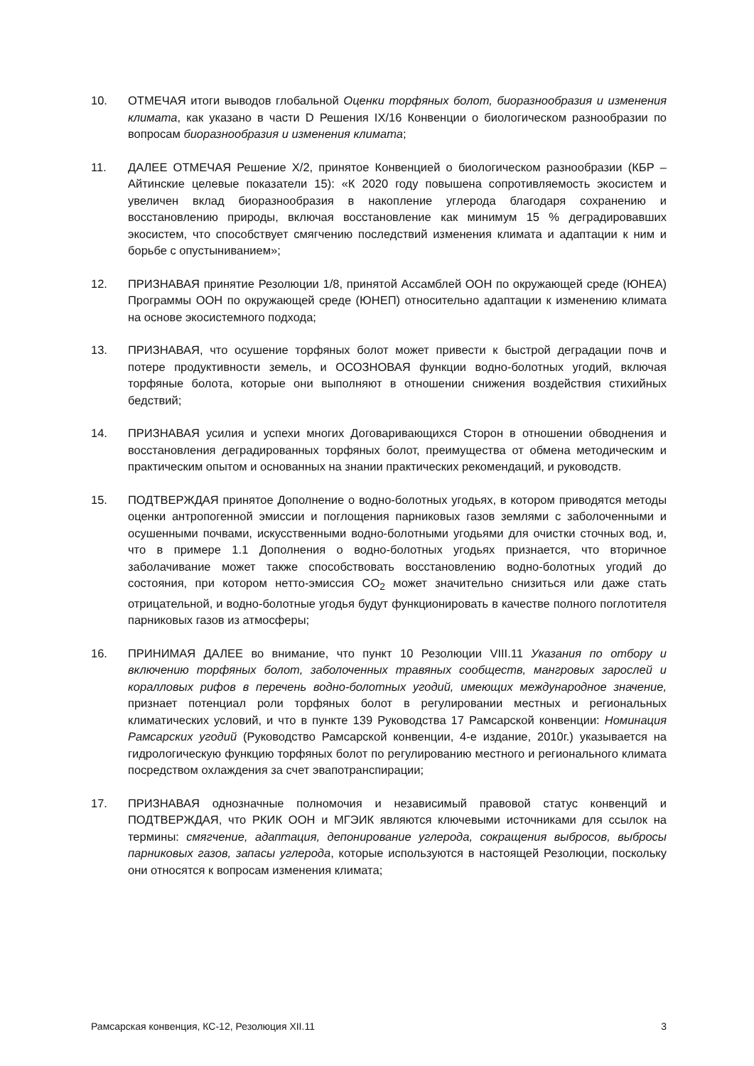10. ОТМЕЧАЯ итоги выводов глобальной Оценки торфяных болот, биоразнообразия и изменения климата, как указано в части D Решения IX/16 Конвенции о биологическом разнообразии по вопросам биоразнообразия и изменения климата;
11. ДАЛЕЕ ОТМЕЧАЯ Решение Х/2, принятое Конвенцией о биологическом разнообразии (КБР – Айтинские целевые показатели 15): «К 2020 году повышена сопротивляемость экосистем и увеличен вклад биоразнообразия в накопление углерода благодаря сохранению и восстановлению природы, включая восстановление как минимум 15 % деградировавших экосистем, что способствует смягчению последствий изменения климата и адаптации к ним и борьбе с опустыниванием»;
12. ПРИЗНАВАЯ принятие Резолюции 1/8, принятой Ассамблей ООН по окружающей среде (ЮНЕА) Программы ООН по окружающей среде (ЮНЕП) относительно адаптации к изменению климата на основе экосистемного подхода;
13. ПРИЗНАВАЯ, что осушение торфяных болот может привести к быстрой деградации почв и потере продуктивности земель, и ОСОЗНОВАЯ функции водно-болотных угодий, включая торфяные болота, которые они выполняют в отношении снижения воздействия стихийных бедствий;
14. ПРИЗНАВАЯ усилия и успехи многих Договаривающихся Сторон в отношении обводнения и восстановления деградированных торфяных болот, преимущества от обмена методическим и практическим опытом и основанных на знании практических рекомендаций, и руководств.
15. ПОДТВЕРЖДАЯ принятое Дополнение о водно-болотных угодьях, в котором приводятся методы оценки антропогенной эмиссии и поглощения парниковых газов землями с заболоченными и осушенными почвами, искусственными водно-болотными угодьями для очистки сточных вод, и, что в примере 1.1 Дополнения о водно-болотных угодьях признается, что вторичное заболачивание может также способствовать восстановлению водно-болотных угодий до состояния, при котором нетто-эмиссия CO<sub>2</sub> может значительно снизиться или даже стать отрицательной, и водно-болотные угодья будут функционировать в качестве полного поглотителя парниковых газов из атмосферы;
16. ПРИНИМАЯ ДАЛЕЕ во внимание, что пункт 10 Резолюции VIII.11 Указания по отбору и включению торфяных болот, заболоченных травяных сообществ, мангровых зарослей и коралловых рифов в перечень водно-болотных угодий, имеющих международное значение, признает потенциал роли торфяных болот в регулировании местных и региональных климатических условий, и что в пункте 139 Руководства 17 Рамсарской конвенции: Номинация Рамсарских угодий (Руководство Рамсарской конвенции, 4-е издание, 2010г.) указывается на гидрологическую функцию торфяных болот по регулированию местного и регионального климата посредством охлаждения за счет эвапотранспирации;
17. ПРИЗНАВАЯ однозначные полномочия и независимый правовой статус конвенций и ПОДТВЕРЖДАЯ, что РКИК ООН и МГЭИК являются ключевыми источниками для ссылок на термины: смягчение, адаптация, депонирование углерода, сокращения выбросов, выбросы парниковых газов, запасы углерода, которые используются в настоящей Резолюции, поскольку они относятся к вопросам изменения климата;
Рамсарская конвенция, КС-12, Резолюция XII.11 3